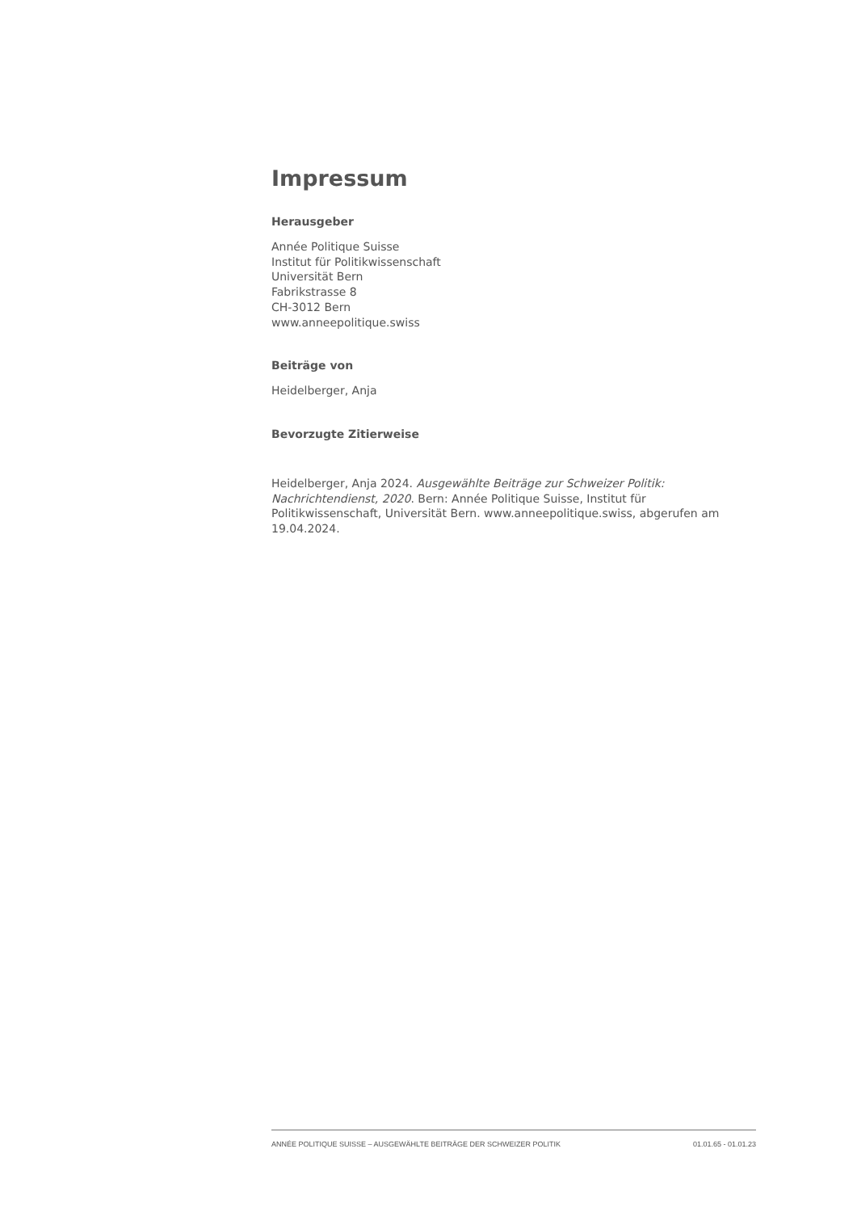Impressum
Herausgeber
Année Politique Suisse
Institut für Politikwissenschaft
Universität Bern
Fabrikstrasse 8
CH-3012 Bern
www.anneepolitique.swiss
Beiträge von
Heidelberger, Anja
Bevorzugte Zitierweise
Heidelberger, Anja 2024. Ausgewählte Beiträge zur Schweizer Politik: Nachrichtendienst, 2020. Bern: Année Politique Suisse, Institut für Politikwissenschaft, Universität Bern. www.anneepolitique.swiss, abgerufen am 19.04.2024.
ANNÉE POLITIQUE SUISSE – AUSGEWÄHLTE BEITRÄGE DER SCHWEIZER POLITIK 01.01.65 - 01.01.23